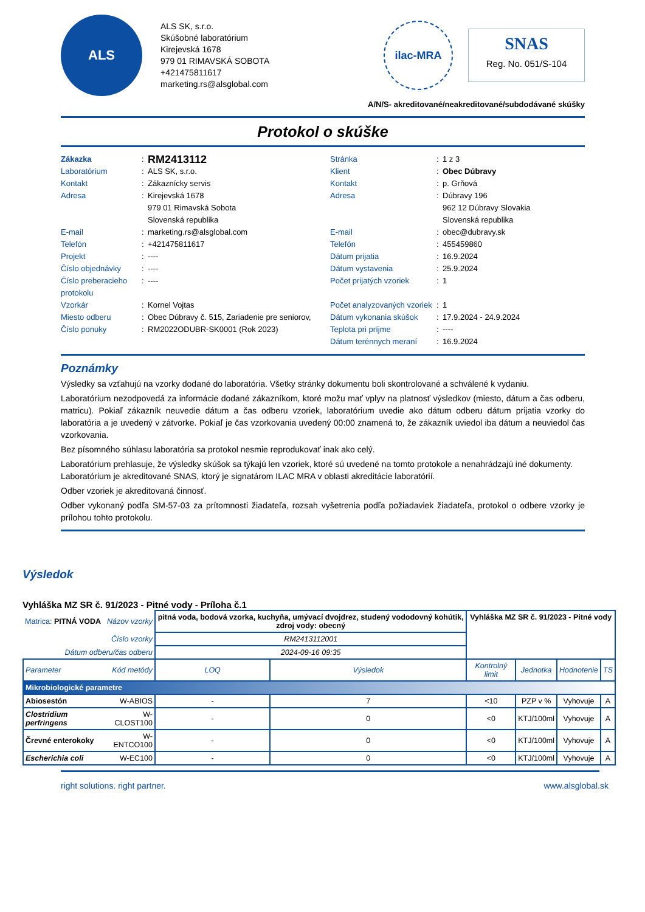ALS
ALS SK, s.r.o.
Skúšobné laboratórium
Kirejevská 1678
979 01 RIMAVSKÁ SOBOTA
+421475811617
marketing.rs@alsglobal.com
ilac-MRA
SNAS
Reg. No. 051/S-104
A/N/S- akreditované/neakreditované/subdodávané skúšky
Protokol o skúške
Zákazka
:
RM2413112
Stránka
:
1 z 3
Laboratórium
:
ALS SK, s.r.o.
Klient
:
Obec Dúbravy
Kontakt
:
Zákaznícky servis
Kontakt
:
p. Grňová
Adresa
:
Kirejevská 1678
979 01 Rimavská Sobota
Slovenská republika
Adresa
:
Dúbravy 196
962 12 Dúbravy Slovakia
Slovenská republika
E-mail
:
marketing.rs@alsglobal.com
E-mail
:
obec@dubravy.sk
Telefón
:
+421475811617
Telefón
:
455459860
Projekt
:
----
Dátum prijatia
:
16.9.2024
Číslo objednávky
:
----
Dátum vystavenia
:
25.9.2024
Číslo preberacieho protokolu
:
----
Počet prijatých vzoriek
:
1
Vzorkár
:
Kornel Vojtas
Počet analyzovaných vzoriek
:
1
Miesto odberu
:
Obec Dúbravy č. 515, Zariadenie pre seniorov,
Dátum vykonania skúšok
:
17.9.2024 - 24.9.2024
Číslo ponuky
:
RM2022ODUBR-SK0001 (Rok 2023)
Teplota pri príjme
:
----
Dátum terénnych meraní
:
16.9.2024
Poznámky
Výsledky sa vzťahujú na vzorky dodané do laboratória. Všetky stránky dokumentu boli skontrolované a schválené k vydaniu.
Laboratórium nezodpovedá za informácie dodané zákazníkom, ktoré možu mať vplyv na platnosť výsledkov (miesto, dátum a čas odberu, matricu). Pokiaľ zákazník neuvedie dátum a čas odberu vzoriek, laboratórium uvedie ako dátum odberu dátum prijatia vzorky do laboratória a je uvedený v zátvorke. Pokiaľ je čas vzorkovania uvedený 00:00 znamená to, že zákazník uviedol iba dátum a neuviedol čas vzorkovania.
Bez písomného súhlasu laboratória sa protokol nesmie reprodukovať inak ako celý.
Laboratórium prehlasuje, že výsledky skúšok sa týkajú len vzoriek, ktoré sú uvedené na tomto protokole a nenahrádzajú iné dokumenty.
Laboratórium je akreditované SNAS, ktorý je signatárom ILAC MRA v oblasti akreditácie laboratórií.
Odber vzoriek je akreditovaná činnosť.
Odber vykonaný podľa SM-57-03 za prítomnosti žiadateľa, rozsah vyšetrenia podľa požiadaviek žiadateľa, protokol o odbere vzorky je prílohou tohto protokolu.
Výsledok
Vyhláška MZ SR č. 91/2023 - Pitné vody - Príloha č.1
| Matrica: PITNÁ VODA Názov vzorky | | pitná voda, bodová vzorka, kuchyňa, umývací dvojdrez, studený vododovný kohútik, zdroj vody: obecný | | Vyhláška MZ SR č. 91/2023 - Pitné vody | | | |
| Číslo vzorky | | RM2413112001 | | | | | |
| Dátum odberu/čas odberu | | 2024-09-16 09:35 | | | | | |
| Parameter | Kód metódy | LOQ | Výsledok | Kontrolný limit | Jednotka | Hodnotenie | TS |
| Mikrobiologické parametre | | | | | | | |
| Abiosestón | W-ABIOS | - | 7 | <10 | PZP v % | Vyhovuje | A |
| Clostridium perfringens | W-CLOST100 | - | 0 | <0 | KTJ/100ml | Vyhovuje | A |
| Črevné enterokoky | W-ENTCO100 | - | 0 | <0 | KTJ/100ml | Vyhovuje | A |
| Escherichia coli | W-EC100 | - | 0 | <0 | KTJ/100ml | Vyhovuje | A |
right solutions. right partner. www.alsglobal.sk